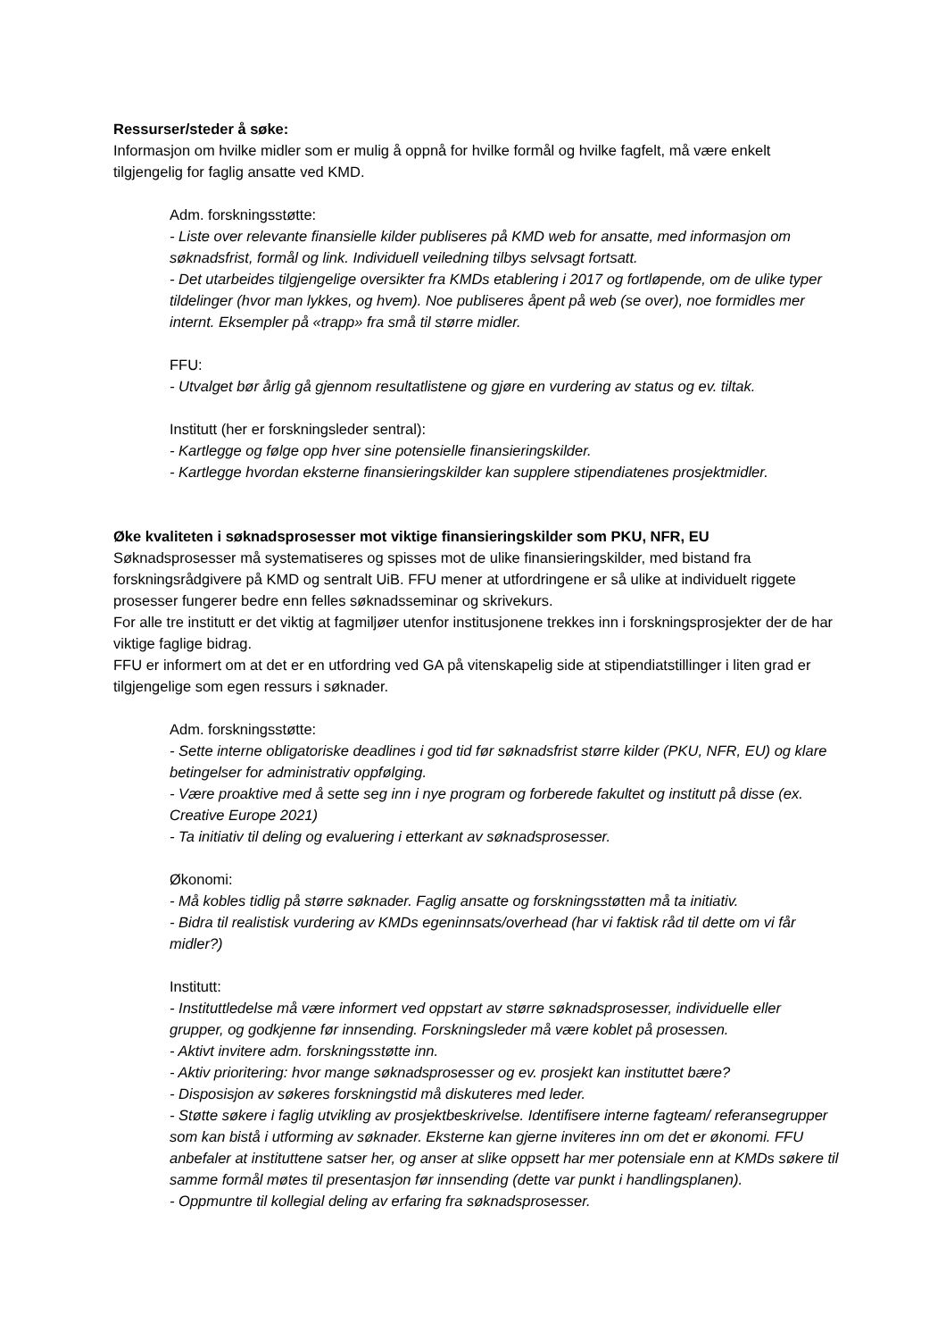Ressurser/steder å søke:
Informasjon om hvilke midler som er mulig å oppnå for hvilke formål og hvilke fagfelt, må være enkelt tilgjengelig for faglig ansatte ved KMD.
Adm. forskningsstøtte:
- Liste over relevante finansielle kilder publiseres på KMD web for ansatte, med informasjon om søknadsfrist, formål og link. Individuell veiledning tilbys selvsagt fortsatt.
- Det utarbeides tilgjengelige oversikter fra KMDs etablering i 2017 og fortløpende, om de ulike typer tildelinger (hvor man lykkes, og hvem). Noe publiseres åpent på web (se over), noe formidles mer internt. Eksempler på «trapp» fra små til større midler.
FFU:
- Utvalget bør årlig gå gjennom resultatlistene og gjøre en vurdering av status og ev. tiltak.
Institutt (her er forskningsleder sentral):
- Kartlegge og følge opp hver sine potensielle finansieringskilder.
- Kartlegge hvordan eksterne finansieringskilder kan supplere stipendiatenes prosjektmidler.
Øke kvaliteten i søknadsprosesser mot viktige finansieringskilder som PKU, NFR, EU
Søknadsprosesser må systematiseres og spisses mot de ulike finansieringskilder, med bistand fra forskningsrådgivere på KMD og sentralt UiB. FFU mener at utfordringene er så ulike at individuelt riggete prosesser fungerer bedre enn felles søknadsseminar og skrivekurs.
For alle tre institutt er det viktig at fagmiljøer utenfor institusjonene trekkes inn i forskningsprosjekter der de har viktige faglige bidrag.
FFU er informert om at det er en utfordring ved GA på vitenskapelig side at stipendiatstillinger i liten grad er tilgjengelige som egen ressurs i søknader.
Adm. forskningsstøtte:
- Sette interne obligatoriske deadlines i god tid før søknadsfrist større kilder (PKU, NFR, EU) og klare betingelser for administrativ oppfølging.
- Være proaktive med å sette seg inn i nye program og forberede fakultet og institutt på disse (ex. Creative Europe 2021)
- Ta initiativ til deling og evaluering i etterkant av søknadsprosesser.
Økonomi:
- Må kobles tidlig på større søknader. Faglig ansatte og forskningsstøtten må ta initiativ.
- Bidra til realistisk vurdering av KMDs egeninnsats/overhead (har vi faktisk råd til dette om vi får midler?)
Institutt:
- Instituttledelse må være informert ved oppstart av større søknadsprosesser, individuelle eller grupper, og godkjenne før innsending. Forskningsleder må være koblet på prosessen.
- Aktivt invitere adm. forskningsstøtte inn.
- Aktiv prioritering: hvor mange søknadsprosesser og ev. prosjekt kan instituttet bære?
- Disposisjon av søkeres forskningstid må diskuteres med leder.
- Støtte søkere i faglig utvikling av prosjektbeskrivelse. Identifisere interne fagteam/ referansegrupper som kan bistå i utforming av søknader. Eksterne kan gjerne inviteres inn om det er økonomi. FFU anbefaler at instituttene satser her, og anser at slike oppsett har mer potensiale enn at KMDs søkere til samme formål møtes til presentasjon før innsending (dette var punkt i handlingsplanen).
- Oppmuntre til kollegial deling av erfaring fra søknadsprosesser.